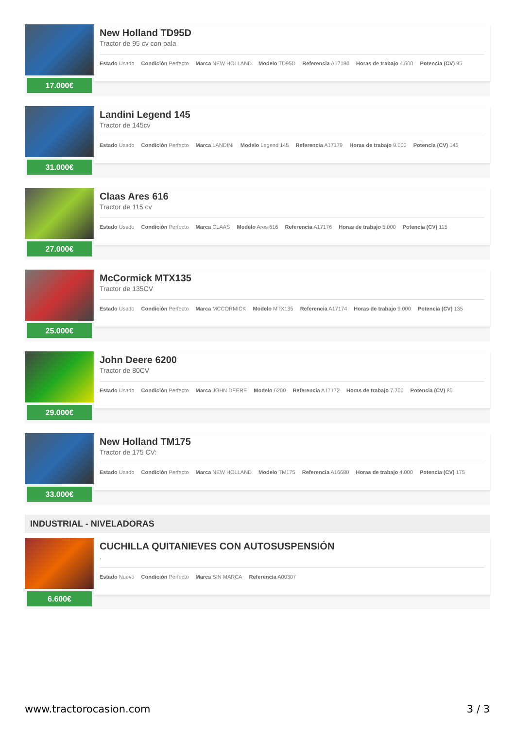17.000€
New Holland TD95D
Tractor de 95 cv con pala
Estado Usado Condición Perfecto Marca NEW HOLLAND Modelo TD95D Referencia A17180 Horas de trabajo 4.500 Potencia (CV) 95
31.000€
Landini Legend 145
Tractor de 145cv
Estado Usado Condición Perfecto Marca LANDINI Modelo Legend 145 Referencia A17179 Horas de trabajo 9.000 Potencia (CV) 145
27.000€
Claas Ares 616
Tractor de 115 cv
Estado Usado Condición Perfecto Marca CLAAS Modelo Ares 616 Referencia A17176 Horas de trabajo 5.000 Potencia (CV) 115
25.000€
McCormick MTX135
Tractor de 135CV
Estado Usado Condición Perfecto Marca MCCORMICK Modelo MTX135 Referencia A17174 Horas de trabajo 9.000 Potencia (CV) 135
29.000€
John Deere 6200
Tractor de 80CV
Estado Usado Condición Perfecto Marca JOHN DEERE Modelo 6200 Referencia A17172 Horas de trabajo 7.700 Potencia (CV) 80
33.000€
New Holland TM175
Tractor de 175 CV:
Estado Usado Condición Perfecto Marca NEW HOLLAND Modelo TM175 Referencia A16680 Horas de trabajo 4.000 Potencia (CV) 175
INDUSTRIAL - NIVELADORAS
6.600€
CUCHILLA QUITANIEVES CON AUTOSUSPENSIÓN
.
Estado Nuevo Condición Perfecto Marca SIN MARCA Referencia A00307
www.tractorocasion.com 3 / 3